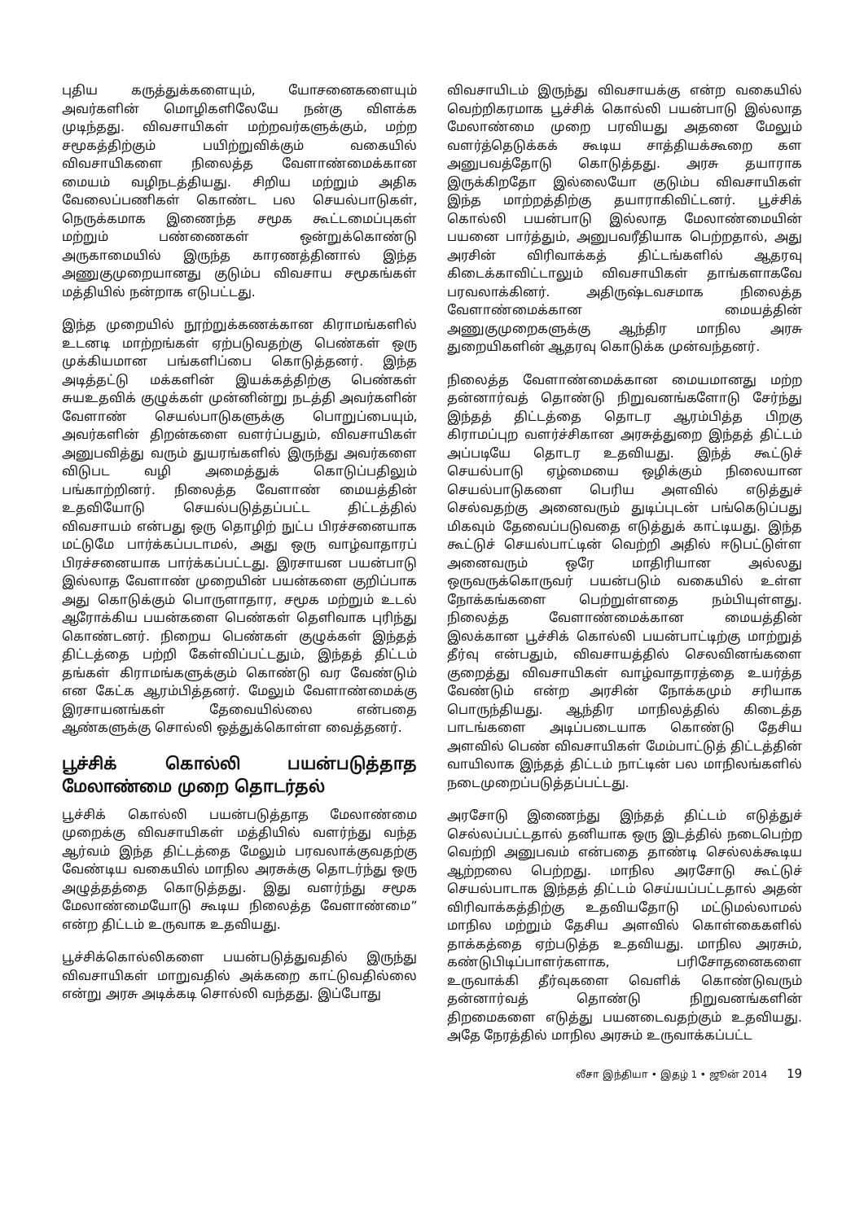புதிய கருத்துக்களையும், யோசனைகளையும் அவர்களின் மொழிகளிலேயே நன்கு விளக்க முடிந்தது. விவசாயிகள் மற்றவர்களுக்கும், மற்ற சமூகத்திற்கும் பயிற்றுவிக்கும் வகையில் விவசாயிகளை நிலைத்த வேளாண்மைக்கான மையம் வழிநடத்தியது. சிறிய மற்றும் அதிக வேலைப்பணிகள் கொண்ட பல செயல்பாடுகள், நெருக்கமாக இணைந்த சமூக கூட்டமைப்புகள் மற்றும் பண்ணைகள் ஒன்றுக்கொண்டு அருகாமையில் இருந்த காரணத்தினால் இந்த அணுகுமுறையானது குடும்ப விவசாய சமூகங்கள் மத்தியில் நன்றாக எடுபட்டது.
இந்த முறையில் நூற்றுக்கணக்கான கிராமங்களில் உடனடி மாற்றங்கள் ஏற்படுவதற்கு பெண்கள் ஒரு முக்கியமான பங்களிப்பை கொடுத்தனர். இந்த அடித்தட்டு மக்களின் இயக்கத்திற்கு பெண்கள் சுயஉதவிக் குழுக்கள் முன்னின்று நடத்தி அவர்களின் வேளாண் செயல்பாடுகளுக்கு பொறுப்பையும், அவர்களின் திறன்களை வளர்ப்பதும், விவசாயிகள் அனுபவித்து வரும் துயரங்களில் இருந்து அவர்களை விடுபட வழி அமைத்துக் கொடுப்பதிலும் பங்காற்றினர். நிலைத்த வேளாண் மையத்தின் உதவியோடு செயல்படுத்தப்பட்ட திட்டத்தில் விவசாயம் என்பது ஒரு தொழிற் நுட்ப பிரச்சனையாக மட்டுமே பார்க்கப்படாமல், அது ஒரு வாழ்வாதாரப் பிரச்சனையாக பார்க்கப்பட்டது. இரசாயன பயன்பாடு இல்லாத வேளாண் முறையின் பயன்களை குறிப்பாக அது கொடுக்கும் பொருளாதார, சமூக மற்றும் உடல் ஆரோக்கிய பயன்களை பெண்கள் தெளிவாக புரிந்து கொண்டனர். நிறைய பெண்கள் குழுக்கள் இந்தத் திட்டத்தை பற்றி கேள்விப்பட்டதும், இந்தத் திட்டம் தங்கள் கிராமங்களுக்கும் கொண்டு வர வேண்டும் என கேட்க ஆரம்பித்தனர். மேலும் வேளாண்மைக்கு இரசாயனங்கள் தேவையில்லை என்பதை ஆண்களுக்கு சொல்லி ஒத்துக்கொள்ள வைத்தனர்.
பூச்சிக் கொல்லி பயன்படுத்தாத மேலாண்மை முறை தொடர்தல்
பூச்சிக் கொல்லி பயன்படுத்தாத மேலாண்மை முறைக்கு விவசாயிகள் மத்தியில் வளர்ந்து வந்த ஆர்வம் இந்த திட்டத்தை மேலும் பரவலாக்குவதற்கு வேண்டிய வகையில் மாநில அரசுக்கு தொடர்ந்து ஒரு அழுத்தத்தை கொடுத்தது. இது வளர்ந்து சமூக மேலாண்மையோடு கூடிய நிலைத்த வேளாண்மை” என்ற திட்டம் உருவாக உதவியது.
பூச்சிக்கொல்லிகளை பயன்படுத்துவதில் இருந்து விவசாயிகள் மாறுவதில் அக்கறை காட்டுவதில்லை என்று அரசு அடிக்கடி சொல்லி வந்தது. இப்போது
விவசாயிடம் இருந்து விவசாயக்கு என்ற வகையில் வெற்றிகரமாக பூச்சிக் கொல்லி பயன்பாடு இல்லாத மேலாண்மை முறை பரவியது அதனை மேலும் வளர்த்தெடுக்கக் கூடிய சாத்தியக்கூறை கள அனுபவத்தோடு கொடுத்தது. அரசு தயாராக இருக்கிறதோ இல்லையோ குடும்ப விவசாயிகள் இந்த மாற்றத்திற்கு தயாராகிவிட்டனர். பூச்சிக் கொல்லி பயன்பாடு இல்லாத மேலாண்மையின் பயனை பார்த்தும், அனுபவரீதியாக பெற்றதால், அது அரசின் விரிவாக்கத் திட்டங்களில் ஆதரவு கிடைக்காவிட்டாலும் விவசாயிகள் தாங்களாகவே பரவலாக்கினர். அதிருஷ்டவசமாக நிலைத்த வேளாண்மைக்கான மையத்தின் அணுகுமுறைகளுக்கு ஆந்திர மாநில அரசு துறையிகளின் ஆதரவு கொடுக்க முன்வந்தனர்.
நிலைத்த வேளாண்மைக்கான மையமானது மற்ற தன்னார்வத் தொண்டு நிறுவனங்களோடு சேர்ந்து இந்தத் திட்டத்தை தொடர ஆரம்பித்த பிறகு கிராமப்புற வளர்ச்சிகான அரசுத்துறை இந்தத் திட்டம் அப்படியே தொடர உதவியது. இந்த் கூட்டுச் செயல்பாடு ஏழ்மையை ஒழிக்கும் நிலையான செயல்பாடுகளை பெரிய அளவில் எடுத்துச் செல்வதற்கு அனைவரும் துடிப்புடன் பங்கெடுப்பது மிகவும் தேவைப்படுவதை எடுத்துக் காட்டியது. இந்த கூட்டுச் செயல்பாட்டின் வெற்றி அதில் ஈடுபட்டுள்ள அனைவரும் ஒரே மாதிரியான அல்லது ஒருவருக்கொருவர் பயன்படும் வகையில் உள்ள நோக்கங்களை பெற்றுள்ளதை நம்பியுள்ளது. நிலைத்த வேளாண்மைக்கான மையத்தின் இலக்கான பூச்சிக் கொல்லி பயன்பாட்டிற்கு மாற்றுத் தீர்வு என்பதும், விவசாயத்தில் செலவினங்களை குறைத்து விவசாயிகள் வாழ்வாதாரத்தை உயர்த்த வேண்டும் என்ற அரசின் நோக்கமும் சரியாக பொருந்தியது. ஆந்திர மாநிலத்தில் கிடைத்த பாடங்களை அடிப்படையாக கொண்டு தேசிய அளவில் பெண் விவசாயிகள் மேம்பாட்டுத் திட்டத்தின் வாயிலாக இந்தத் திட்டம் நாட்டின் பல மாநிலங்களில் நடைமுறைப்படுத்தப்பட்டது.
அரசோடு இணைந்து இந்தத் திட்டம் எடுத்துச் செல்லப்பட்டதால் தனியாக ஒரு இடத்தில் நடைபெற்ற வெற்றி அனுபவம் என்பதை தாண்டி செல்லக்கூடிய ஆற்றலை பெற்றது. மாநில அரசோடு கூட்டுச் செயல்பாடாக இந்தத் திட்டம் செய்யப்பட்டதால் அதன் விரிவாக்கத்திற்கு உதவியதோடு மட்டுமல்லாமல் மாநில மற்றும் தேசிய அளவில் கொள்கைகளில் தாக்கத்தை ஏற்படுத்த உதவியது. மாநில அரசும், கண்டுபிடிப்பாளர்களாக, பரிசோதனைகளை உருவாக்கி தீர்வுகளை வெளிக் கொண்டுவரும் தன்னார்வத் தொண்டு நிறுவனங்களின் திறமைகளை எடுத்து பயனடைவதற்கும் உதவியது. அதே நேரத்தில் மாநில அரசும் உருவாக்கப்பட்ட
லீசா இந்தியா • இதழ் 1 • ஜூன் 2014 19